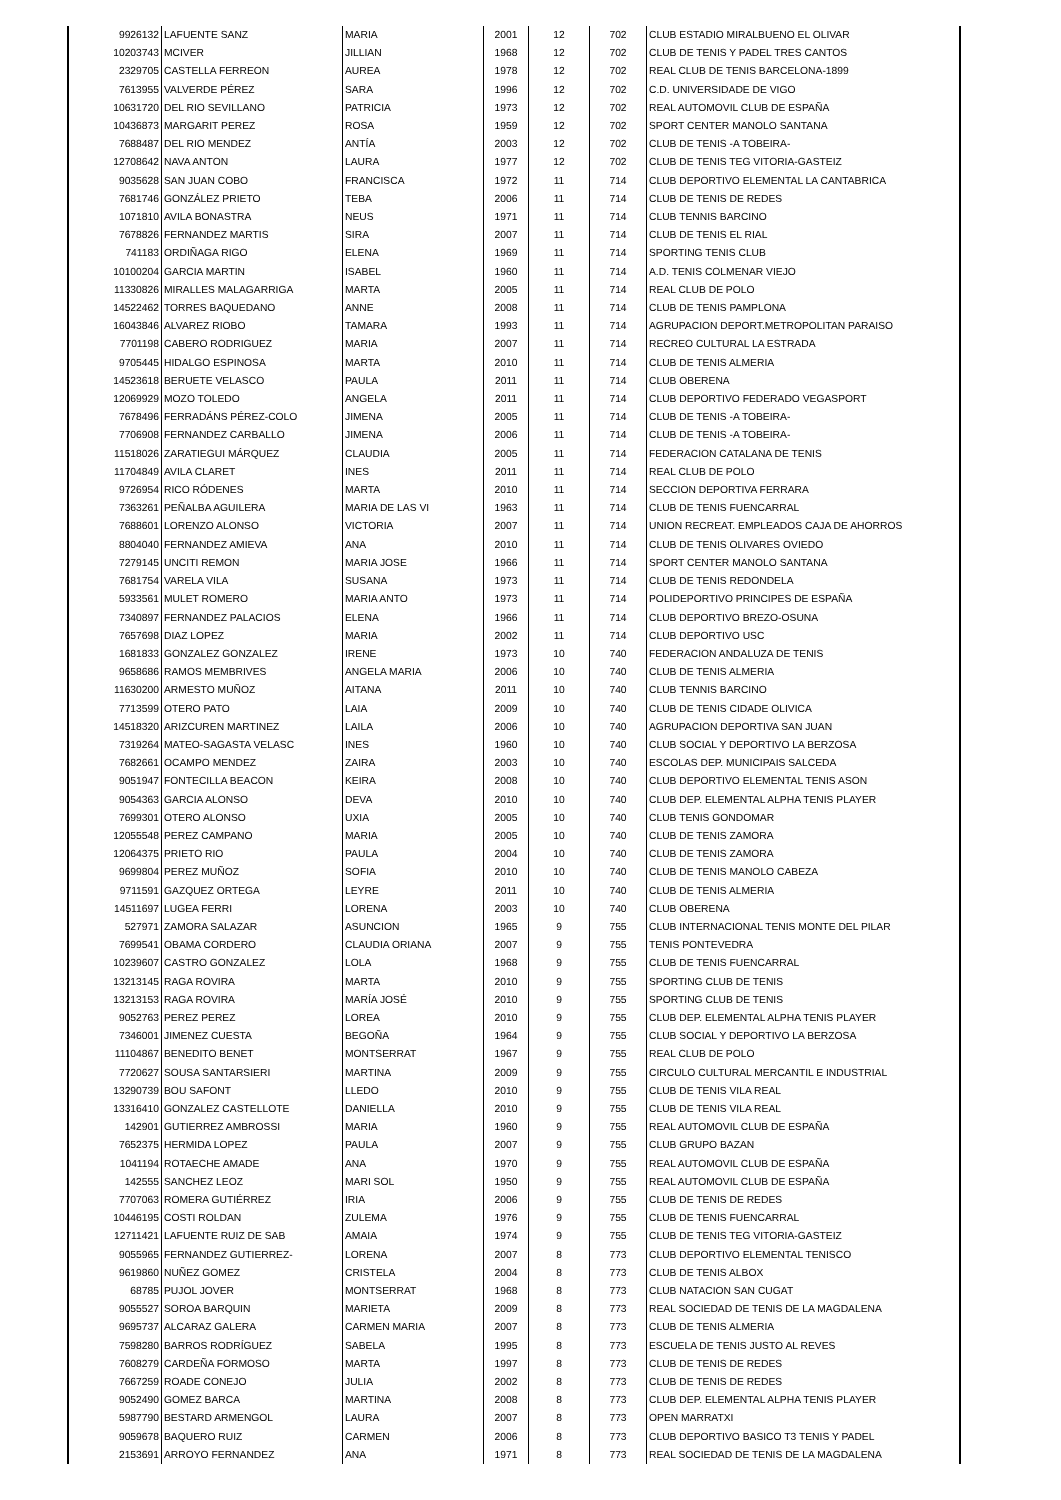| 9926132 | LAFUENTE SANZ | MARIA | 2001 | 12 | 702 | CLUB ESTADIO MIRALBUENO EL OLIVAR |
| 10203743 | MCIVER | JILLIAN | 1968 | 12 | 702 | CLUB DE TENIS Y PADEL TRES CANTOS |
| 2329705 | CASTELLA FERREON | AUREA | 1978 | 12 | 702 | REAL CLUB DE TENIS BARCELONA-1899 |
| 7613955 | VALVERDE PÉREZ | SARA | 1996 | 12 | 702 | C.D. UNIVERSIDADE DE VIGO |
| 10631720 | DEL RIO SEVILLANO | PATRICIA | 1973 | 12 | 702 | REAL AUTOMOVIL CLUB DE ESPAÑA |
| 10436873 | MARGARIT PEREZ | ROSA | 1959 | 12 | 702 | SPORT CENTER MANOLO SANTANA |
| 7688487 | DEL RIO MENDEZ | ANTÍA | 2003 | 12 | 702 | CLUB DE TENIS -A TOBEIRA- |
| 12708642 | NAVA ANTON | LAURA | 1977 | 12 | 702 | CLUB DE TENIS TEG VITORIA-GASTEIZ |
| 9035628 | SAN JUAN COBO | FRANCISCA | 1972 | 11 | 714 | CLUB DEPORTIVO ELEMENTAL LA CANTABRICA |
| 7681746 | GONZÁLEZ PRIETO | TEBA | 2006 | 11 | 714 | CLUB DE TENIS DE REDES |
| 1071810 | AVILA BONASTRA | NEUS | 1971 | 11 | 714 | CLUB TENNIS BARCINO |
| 7678826 | FERNANDEZ MARTIS | SIRA | 2007 | 11 | 714 | CLUB DE TENIS EL RIAL |
| 741183 | ORDIÑAGA RIGO | ELENA | 1969 | 11 | 714 | SPORTING TENIS CLUB |
| 10100204 | GARCIA MARTIN | ISABEL | 1960 | 11 | 714 | A.D. TENIS COLMENAR VIEJO |
| 11330826 | MIRALLES MALAGARRIGA | MARTA | 2005 | 11 | 714 | REAL CLUB DE POLO |
| 14522462 | TORRES BAQUEDANO | ANNE | 2008 | 11 | 714 | CLUB DE TENIS PAMPLONA |
| 16043846 | ALVAREZ RIOBO | TAMARA | 1993 | 11 | 714 | AGRUPACION DEPORT.METROPOLITAN PARAISO |
| 7701198 | CABERO RODRIGUEZ | MARIA | 2007 | 11 | 714 | RECREO CULTURAL LA ESTRADA |
| 9705445 | HIDALGO ESPINOSA | MARTA | 2010 | 11 | 714 | CLUB DE TENIS ALMERIA |
| 14523618 | BERUETE VELASCO | PAULA | 2011 | 11 | 714 | CLUB OBERENA |
| 12069929 | MOZO TOLEDO | ANGELA | 2011 | 11 | 714 | CLUB DEPORTIVO FEDERADO VEGASPORT |
| 7678496 | FERRADÁNS PÉREZ-COLO | JIMENA | 2005 | 11 | 714 | CLUB DE TENIS -A TOBEIRA- |
| 7706908 | FERNANDEZ CARBALLO | JIMENA | 2006 | 11 | 714 | CLUB DE TENIS -A TOBEIRA- |
| 11518026 | ZARATIEGUI MÁRQUEZ | CLAUDIA | 2005 | 11 | 714 | FEDERACION CATALANA DE TENIS |
| 11704849 | AVILA CLARET | INES | 2011 | 11 | 714 | REAL CLUB DE POLO |
| 9726954 | RICO RÓDENES | MARTA | 2010 | 11 | 714 | SECCION DEPORTIVA FERRARA |
| 7363261 | PEÑALBA AGUILERA | MARIA DE LAS VI | 1963 | 11 | 714 | CLUB DE TENIS FUENCARRAL |
| 7688601 | LORENZO ALONSO | VICTORIA | 2007 | 11 | 714 | UNION RECREAT. EMPLEADOS CAJA DE AHORROS |
| 8804040 | FERNANDEZ AMIEVA | ANA | 2010 | 11 | 714 | CLUB DE TENIS OLIVARES OVIEDO |
| 7279145 | UNCITI REMON | MARIA JOSE | 1966 | 11 | 714 | SPORT CENTER MANOLO SANTANA |
| 7681754 | VARELA VILA | SUSANA | 1973 | 11 | 714 | CLUB DE TENIS REDONDELA |
| 5933561 | MULET ROMERO | MARIA ANTO | 1973 | 11 | 714 | POLIDEPORTIVO PRINCIPES DE ESPAÑA |
| 7340897 | FERNANDEZ PALACIOS | ELENA | 1966 | 11 | 714 | CLUB DEPORTIVO BREZO-OSUNA |
| 7657698 | DIAZ LOPEZ | MARIA | 2002 | 11 | 714 | CLUB DEPORTIVO USC |
| 1681833 | GONZALEZ GONZALEZ | IRENE | 1973 | 10 | 740 | FEDERACION ANDALUZA DE TENIS |
| 9658686 | RAMOS MEMBRIVES | ANGELA MARIA | 2006 | 10 | 740 | CLUB DE TENIS ALMERIA |
| 11630200 | ARMESTO MUÑOZ | AITANA | 2011 | 10 | 740 | CLUB TENNIS BARCINO |
| 7713599 | OTERO PATO | LAIA | 2009 | 10 | 740 | CLUB DE TENIS CIDADE OLIVICA |
| 14518320 | ARIZCUREN MARTINEZ | LAILA | 2006 | 10 | 740 | AGRUPACION DEPORTIVA SAN JUAN |
| 7319264 | MATEO-SAGASTA VELASC | INES | 1960 | 10 | 740 | CLUB SOCIAL Y DEPORTIVO LA BERZOSA |
| 7682661 | OCAMPO MENDEZ | ZAIRA | 2003 | 10 | 740 | ESCOLAS DEP. MUNICIPAIS SALCEDA |
| 9051947 | FONTECILLA BEACON | KEIRA | 2008 | 10 | 740 | CLUB DEPORTIVO ELEMENTAL TENIS ASON |
| 9054363 | GARCIA ALONSO | DEVA | 2010 | 10 | 740 | CLUB DEP. ELEMENTAL ALPHA TENIS PLAYER |
| 7699301 | OTERO ALONSO | UXIA | 2005 | 10 | 740 | CLUB TENIS GONDOMAR |
| 12055548 | PEREZ CAMPANO | MARIA | 2005 | 10 | 740 | CLUB DE TENIS ZAMORA |
| 12064375 | PRIETO RIO | PAULA | 2004 | 10 | 740 | CLUB DE TENIS ZAMORA |
| 9699804 | PEREZ MUÑOZ | SOFIA | 2010 | 10 | 740 | CLUB DE TENIS MANOLO CABEZA |
| 9711591 | GAZQUEZ ORTEGA | LEYRE | 2011 | 10 | 740 | CLUB DE TENIS ALMERIA |
| 14511697 | LUGEA FERRI | LORENA | 2003 | 10 | 740 | CLUB OBERENA |
| 527971 | ZAMORA SALAZAR | ASUNCION | 1965 | 9 | 755 | CLUB INTERNACIONAL TENIS MONTE DEL PILAR |
| 7699541 | OBAMA CORDERO | CLAUDIA ORIANA | 2007 | 9 | 755 | TENIS PONTEVEDRA |
| 10239607 | CASTRO GONZALEZ | LOLA | 1968 | 9 | 755 | CLUB DE TENIS FUENCARRAL |
| 13213145 | RAGA ROVIRA | MARTA | 2010 | 9 | 755 | SPORTING CLUB DE TENIS |
| 13213153 | RAGA ROVIRA | MARÍA JOSÉ | 2010 | 9 | 755 | SPORTING CLUB DE TENIS |
| 9052763 | PEREZ PEREZ | LOREA | 2010 | 9 | 755 | CLUB DEP. ELEMENTAL ALPHA TENIS PLAYER |
| 7346001 | JIMENEZ CUESTA | BEGOÑA | 1964 | 9 | 755 | CLUB SOCIAL Y DEPORTIVO LA BERZOSA |
| 11104867 | BENEDITO BENET | MONTSERRAT | 1967 | 9 | 755 | REAL CLUB DE POLO |
| 7720627 | SOUSA SANTARSIERI | MARTINA | 2009 | 9 | 755 | CIRCULO CULTURAL MERCANTIL E INDUSTRIAL |
| 13290739 | BOU SAFONT | LLEDO | 2010 | 9 | 755 | CLUB DE TENIS VILA REAL |
| 13316410 | GONZALEZ CASTELLOTE | DANIELLA | 2010 | 9 | 755 | CLUB DE TENIS VILA REAL |
| 142901 | GUTIERREZ AMBROSSI | MARIA | 1960 | 9 | 755 | REAL AUTOMOVIL CLUB DE ESPAÑA |
| 7652375 | HERMIDA LOPEZ | PAULA | 2007 | 9 | 755 | CLUB GRUPO BAZAN |
| 1041194 | ROTAECHE AMADE | ANA | 1970 | 9 | 755 | REAL AUTOMOVIL CLUB DE ESPAÑA |
| 142555 | SANCHEZ LEOZ | MARI SOL | 1950 | 9 | 755 | REAL AUTOMOVIL CLUB DE ESPAÑA |
| 7707063 | ROMERA GUTIÉRREZ | IRIA | 2006 | 9 | 755 | CLUB DE TENIS DE REDES |
| 10446195 | COSTI ROLDAN | ZULEMA | 1976 | 9 | 755 | CLUB DE TENIS FUENCARRAL |
| 12711421 | LAFUENTE RUIZ DE SAB | AMAIA | 1974 | 9 | 755 | CLUB DE TENIS TEG VITORIA-GASTEIZ |
| 9055965 | FERNANDEZ GUTIERREZ- | LORENA | 2007 | 8 | 773 | CLUB DEPORTIVO ELEMENTAL TENISCO |
| 9619860 | NUÑEZ GOMEZ | CRISTELA | 2004 | 8 | 773 | CLUB DE TENIS ALBOX |
| 68785 | PUJOL JOVER | MONTSERRAT | 1968 | 8 | 773 | CLUB NATACION SAN CUGAT |
| 9055527 | SOROA BARQUIN | MARIETA | 2009 | 8 | 773 | REAL SOCIEDAD DE TENIS DE LA MAGDALENA |
| 9695737 | ALCARAZ GALERA | CARMEN MARIA | 2007 | 8 | 773 | CLUB DE TENIS ALMERIA |
| 7598280 | BARROS RODRÍGUEZ | SABELA | 1995 | 8 | 773 | ESCUELA DE TENIS JUSTO AL REVES |
| 7608279 | CARDEÑA FORMOSO | MARTA | 1997 | 8 | 773 | CLUB DE TENIS DE REDES |
| 7667259 | ROADE CONEJO | JULIA | 2002 | 8 | 773 | CLUB DE TENIS DE REDES |
| 9052490 | GOMEZ BARCA | MARTINA | 2008 | 8 | 773 | CLUB DEP. ELEMENTAL ALPHA TENIS PLAYER |
| 5987790 | BESTARD ARMENGOL | LAURA | 2007 | 8 | 773 | OPEN MARRATXI |
| 9059678 | BAQUERO RUIZ | CARMEN | 2006 | 8 | 773 | CLUB DEPORTIVO BASICO T3 TENIS Y PADEL |
| 2153691 | ARROYO FERNANDEZ | ANA | 1971 | 8 | 773 | REAL SOCIEDAD DE TENIS DE LA MAGDALENA |